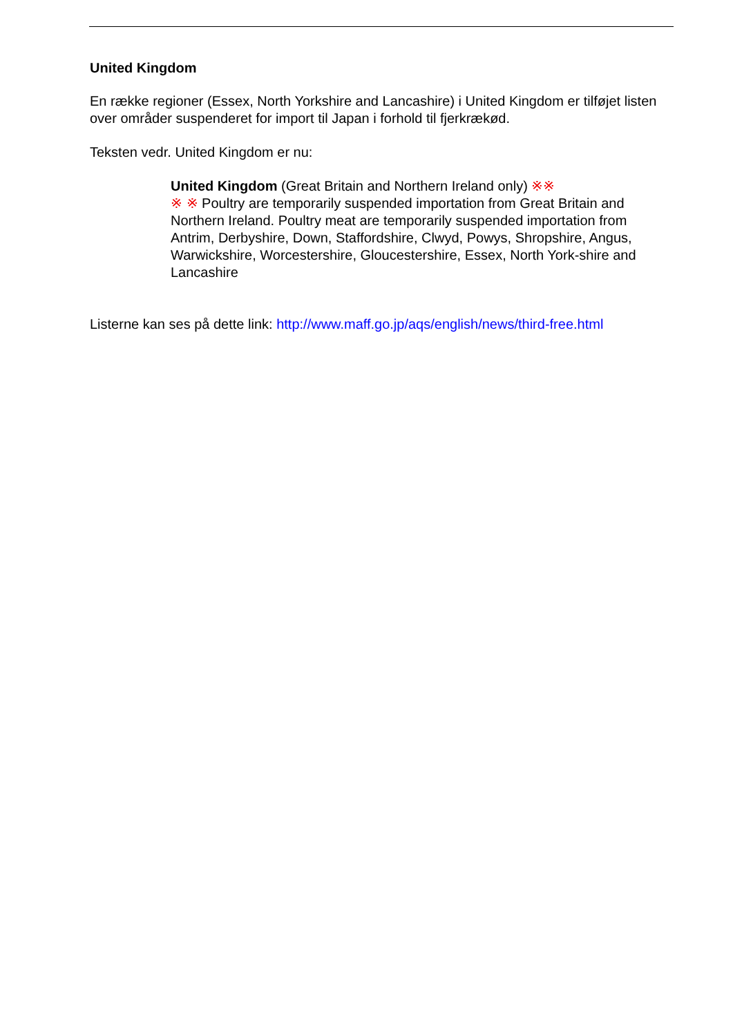United Kingdom
En række regioner (Essex, North Yorkshire and Lancashire) i United Kingdom er tilføjet listen over områder suspenderet for import til Japan i forhold til fjerkrækød.
Teksten vedr. United Kingdom er nu:
United Kingdom (Great Britain and Northern Ireland only) ※※
※ ※ Poultry are temporarily suspended importation from Great Britain and Northern Ireland. Poultry meat are temporarily suspended importation from Antrim, Derbyshire, Down, Staffordshire, Clwyd, Powys, Shropshire, Angus, Warwickshire, Worcestershire, Gloucestershire, Essex, North York-shire and Lancashire
Listerne kan ses på dette link: http://www.maff.go.jp/aqs/english/news/third-free.html